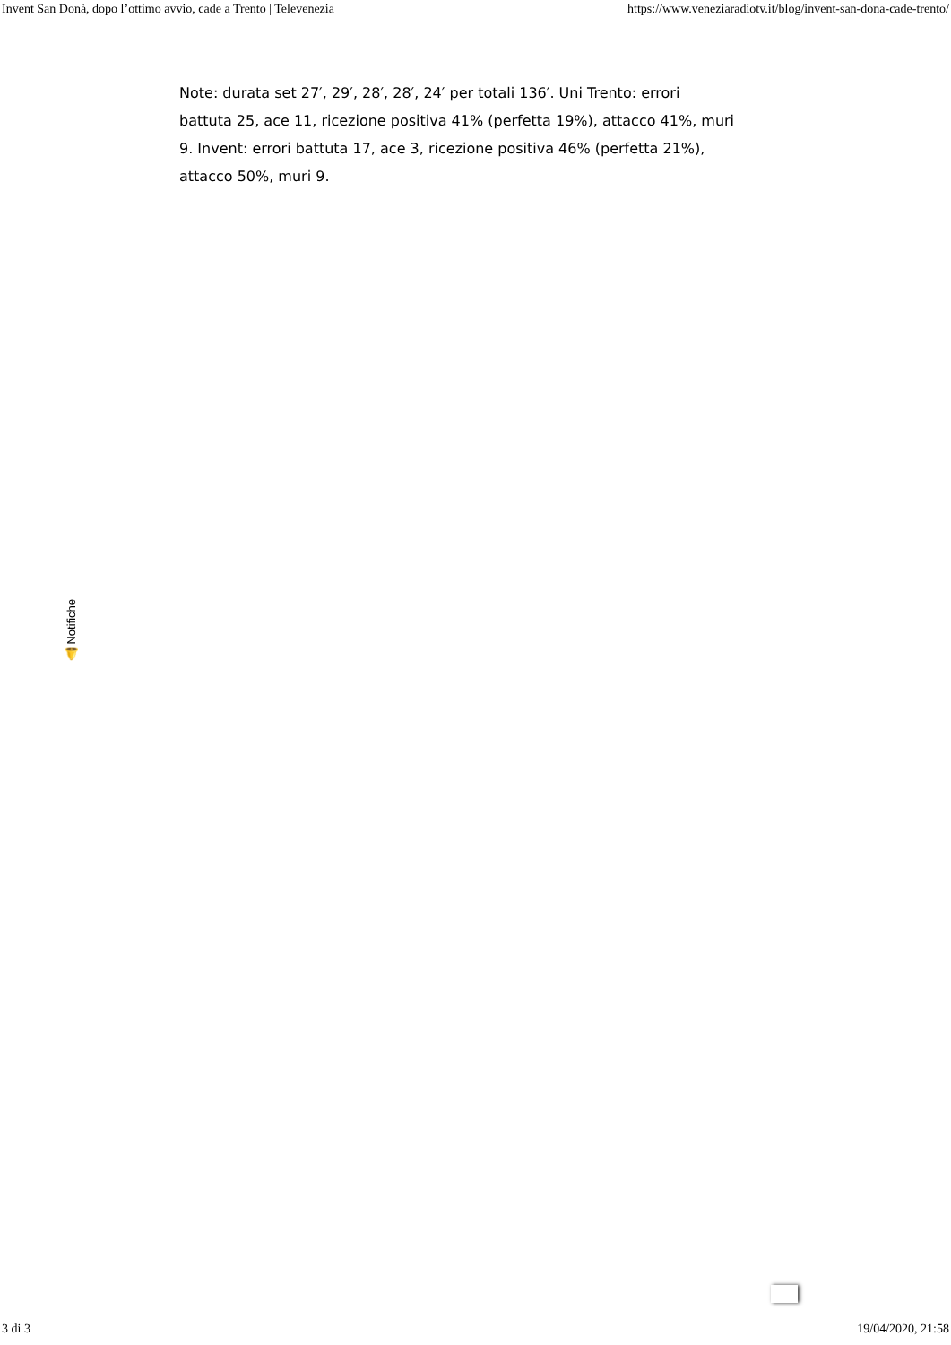Invent San Donà, dopo l’ottimo avvio, cade a Trento | Televenezia https://www.veneziaradiotv.it/blog/invent-san-dona-cade-trento/
Note: durata set 27′, 29′, 28′, 28′, 24′ per totali 136′. Uni Trento: errori battuta 25, ace 11, ricezione positiva 41% (perfetta 19%), attacco 41%, muri 9. Invent: errori battuta 17, ace 3, ricezione positiva 46% (perfetta 21%), attacco 50%, muri 9.
🔔 Notifiche
3 di 3 19/04/2020, 21:58